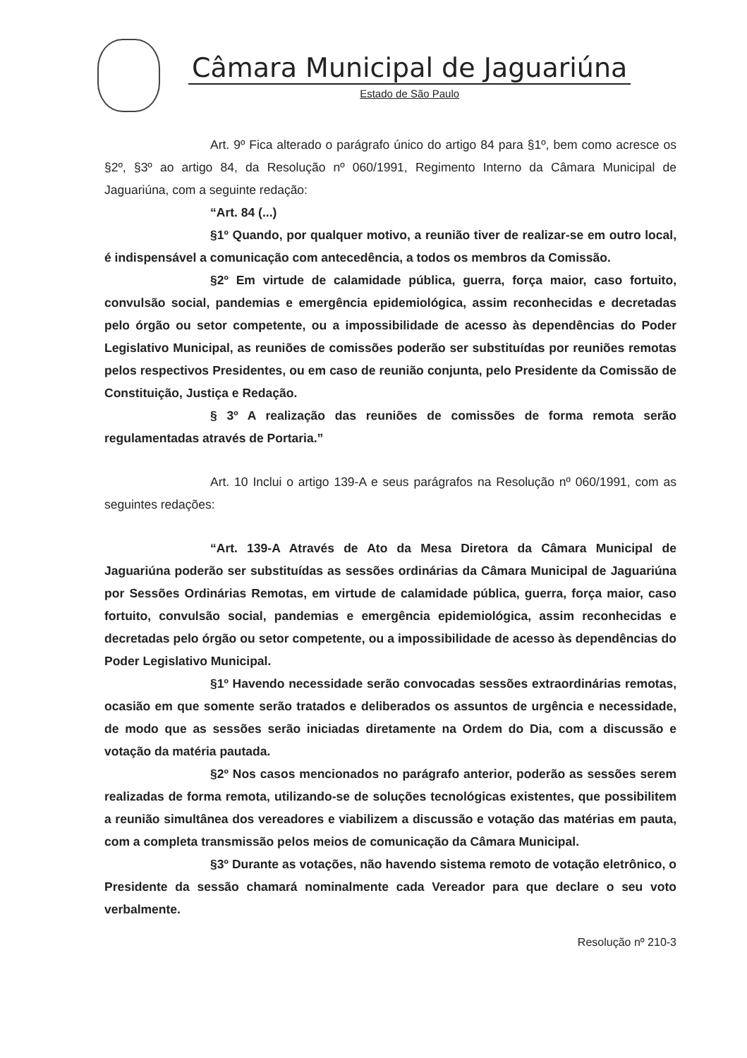Câmara Municipal de Jaguariúna
Estado de São Paulo
Art. 9º Fica alterado o parágrafo único do artigo 84 para §1º, bem como acresce os §2º, §3º ao artigo 84, da Resolução nº 060/1991, Regimento Interno da Câmara Municipal de Jaguariúna, com a seguinte redação:
“Art. 84 (...)
§1º Quando, por qualquer motivo, a reunião tiver de realizar-se em outro local, é indispensável a comunicação com antecedência, a todos os membros da Comissão.
§2º Em virtude de calamidade pública, guerra, força maior, caso fortuito, convulsão social, pandemias e emergência epidemiológica, assim reconhecidas e decretadas pelo órgão ou setor competente, ou a impossibilidade de acesso às dependências do Poder Legislativo Municipal, as reuniões de comissões poderão ser substituídas por reuniões remotas pelos respectivos Presidentes, ou em caso de reunião conjunta, pelo Presidente da Comissão de Constituição, Justiça e Redação.
§ 3º A realização das reuniões de comissões de forma remota serão regulamentadas através de Portaria.”
Art. 10 Inclui o artigo 139-A e seus parágrafos na Resolução nº 060/1991, com as seguintes redações:
“Art. 139-A Através de Ato da Mesa Diretora da Câmara Municipal de Jaguariúna poderão ser substituídas as sessões ordinárias da Câmara Municipal de Jaguariúna por Sessões Ordinárias Remotas, em virtude de calamidade pública, guerra, força maior, caso fortuito, convulsão social, pandemias e emergência epidemiológica, assim reconhecidas e decretadas pelo órgão ou setor competente, ou a impossibilidade de acesso às dependências do Poder Legislativo Municipal.
§1º Havendo necessidade serão convocadas sessões extraordinárias remotas, ocasião em que somente serão tratados e deliberados os assuntos de urgência e necessidade, de modo que as sessões serão iniciadas diretamente na Ordem do Dia, com a discussão e votação da matéria pautada.
§2º Nos casos mencionados no parágrafo anterior, poderão as sessões serem realizadas de forma remota, utilizando-se de soluções tecnológicas existentes, que possibilitem a reunião simultânea dos vereadores e viabilizem a discussão e votação das matérias em pauta, com a completa transmissão pelos meios de comunicação da Câmara Municipal.
§3º Durante as votações, não havendo sistema remoto de votação eletrônico, o Presidente da sessão chamará nominalmente cada Vereador para que declare o seu voto verbalmente.
Resolução nº 210-3